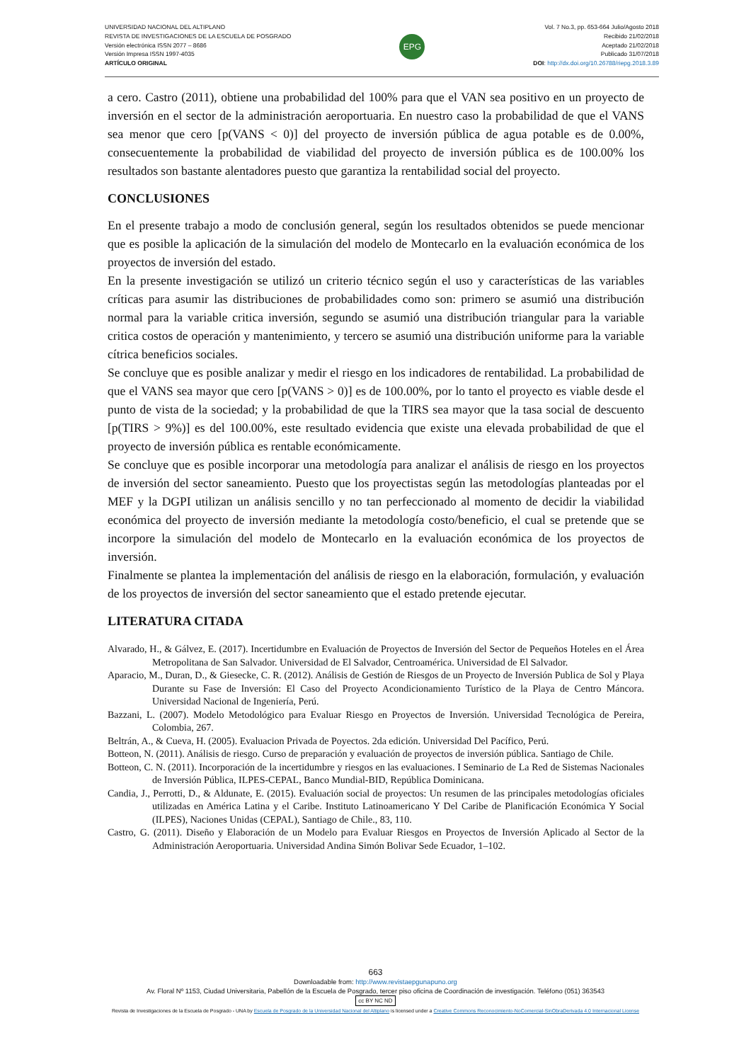UNIVERSIDAD NACIONAL DEL ALTIPLANO
REVISTA DE INVESTIGACIONES DE LA ESCUELA DE POSGRADO
Versión electrónica ISSN 2077 – 8686
Versión Impresa ISSN 1997-4035
ARTÍCULO ORIGINAL
EPG
Vol. 7 No.3, pp. 653-664 Julio/Agosto 2018
Recibido 21/02/2018
Aceptado 21/02/2018
Publicado 31/07/2018
DOI: http://dx.doi.org/10.26788/riepg.2018.3.89
a cero. Castro (2011), obtiene una probabilidad del 100% para que el VAN sea positivo en un proyecto de inversión en el sector de la administración aeroportuaria. En nuestro caso la probabilidad de que el VANS sea menor que cero [p(VANS < 0)] del proyecto de inversión pública de agua potable es de 0.00%, consecuentemente la probabilidad de viabilidad del proyecto de inversión pública es de 100.00% los resultados son bastante alentadores puesto que garantiza la rentabilidad social del proyecto.
CONCLUSIONES
En el presente trabajo a modo de conclusión general, según los resultados obtenidos se puede mencionar que es posible la aplicación de la simulación del modelo de Montecarlo en la evaluación económica de los proyectos de inversión del estado.
En la presente investigación se utilizó un criterio técnico según el uso y características de las variables críticas para asumir las distribuciones de probabilidades como son: primero se asumió una distribución normal para la variable critica inversión, segundo se asumió una distribución triangular para la variable critica costos de operación y mantenimiento, y tercero se asumió una distribución uniforme para la variable cítrica beneficios sociales.
Se concluye que es posible analizar y medir el riesgo en los indicadores de rentabilidad. La probabilidad de que el VANS sea mayor que cero [p(VANS > 0)] es de 100.00%, por lo tanto el proyecto es viable desde el punto de vista de la sociedad; y la probabilidad de que la TIRS sea mayor que la tasa social de descuento [p(TIRS > 9%)] es del 100.00%, este resultado evidencia que existe una elevada probabilidad de que el proyecto de inversión pública es rentable económicamente.
Se concluye que es posible incorporar una metodología para analizar el análisis de riesgo en los proyectos de inversión del sector saneamiento. Puesto que los proyectistas según las metodologías planteadas por el MEF y la DGPI utilizan un análisis sencillo y no tan perfeccionado al momento de decidir la viabilidad económica del proyecto de inversión mediante la metodología costo/beneficio, el cual se pretende que se incorpore la simulación del modelo de Montecarlo en la evaluación económica de los proyectos de inversión.
Finalmente se plantea la implementación del análisis de riesgo en la elaboración, formulación, y evaluación de los proyectos de inversión del sector saneamiento que el estado pretende ejecutar.
LITERATURA CITADA
Alvarado, H., & Gálvez, E. (2017). Incertidumbre en Evaluación de Proyectos de Inversión del Sector de Pequeños Hoteles en el Área Metropolitana de San Salvador. Universidad de El Salvador, Centroamérica. Universidad de El Salvador.
Aparacio, M., Duran, D., & Giesecke, C. R. (2012). Análisis de Gestión de Riesgos de un Proyecto de Inversión Publica de Sol y Playa Durante su Fase de Inversión: El Caso del Proyecto Acondicionamiento Turístico de la Playa de Centro Máncora. Universidad Nacional de Ingeniería, Perú.
Bazzani, L. (2007). Modelo Metodológico para Evaluar Riesgo en Proyectos de Inversión. Universidad Tecnológica de Pereira, Colombia, 267.
Beltrán, A., & Cueva, H. (2005). Evaluacion Privada de Poyectos. 2da edición. Universidad Del Pacífico, Perú.
Botteon, N. (2011). Análisis de riesgo. Curso de preparación y evaluación de proyectos de inversión pública. Santiago de Chile.
Botteon, C. N. (2011). Incorporación de la incertidumbre y riesgos en las evaluaciones. I Seminario de La Red de Sistemas Nacionales de Inversión Pública, ILPES-CEPAL, Banco Mundial-BID, República Dominicana.
Candia, J., Perrotti, D., & Aldunate, E. (2015). Evaluación social de proyectos: Un resumen de las principales metodologías oficiales utilizadas en América Latina y el Caribe. Instituto Latinoamericano Y Del Caribe de Planificación Económica Y Social (ILPES), Naciones Unidas (CEPAL), Santiago de Chile., 83, 110.
Castro, G. (2011). Diseño y Elaboración de un Modelo para Evaluar Riesgos en Proyectos de Inversión Aplicado al Sector de la Administración Aeroportuaria. Universidad Andina Simón Bolivar Sede Ecuador, 1–102.
663
Downloadable from: http://www.revistaepgunapuno.org
Av. Floral Nº 1153, Ciudad Universitaria, Pabellón de la Escuela de Posgrado, tercer piso oficina de Coordinación de investigación. Teléfono (051) 363543
cc BY NC ND
Revista de Investigaciones de la Escuela de Posgrado - UNA by Escuela de Posgrado de la Universidad Nacional del Altiplano is licensed under a Creative Commons Reconocimiento-NoComercial-SinObraDerivada 4.0 Internacional License